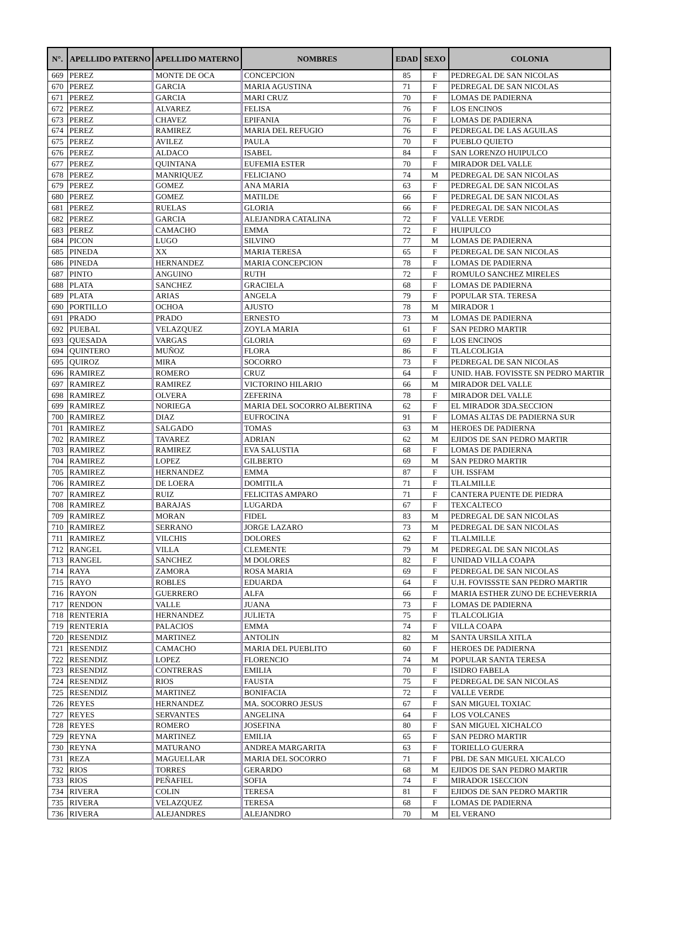| N°. | APELLIDO PATERNO | APELLIDO MATERNO | NOMBRES | EDAD | SEXO | COLONIA |
| --- | --- | --- | --- | --- | --- | --- |
| 669 | PEREZ | MONTE DE OCA | CONCEPCION | 85 | F | PEDREGAL DE SAN NICOLAS |
| 670 | PEREZ | GARCIA | MARIA AGUSTINA | 71 | F | PEDREGAL DE SAN NICOLAS |
| 671 | PEREZ | GARCIA | MARI CRUZ | 70 | F | LOMAS DE PADIERNA |
| 672 | PEREZ | ALVAREZ | FELISA | 76 | F | LOS ENCINOS |
| 673 | PEREZ | CHAVEZ | EPIFANIA | 76 | F | LOMAS DE PADIERNA |
| 674 | PEREZ | RAMIREZ | MARIA DEL REFUGIO | 76 | F | PEDREGAL DE LAS AGUILAS |
| 675 | PEREZ | AVILEZ | PAULA | 70 | F | PUEBLO QUIETO |
| 676 | PEREZ | ALDACO | ISABEL | 84 | F | SAN LORENZO HUIPULCO |
| 677 | PEREZ | QUINTANA | EUFEMIA ESTER | 70 | F | MIRADOR DEL VALLE |
| 678 | PEREZ | MANRIQUEZ | FELICIANO | 74 | M | PEDREGAL DE SAN NICOLAS |
| 679 | PEREZ | GOMEZ | ANA MARIA | 63 | F | PEDREGAL DE SAN NICOLAS |
| 680 | PEREZ | GOMEZ | MATILDE | 66 | F | PEDREGAL DE SAN NICOLAS |
| 681 | PEREZ | RUELAS | GLORIA | 66 | F | PEDREGAL DE SAN NICOLAS |
| 682 | PEREZ | GARCIA | ALEJANDRA CATALINA | 72 | F | VALLE VERDE |
| 683 | PEREZ | CAMACHO | EMMA | 72 | F | HUIPULCO |
| 684 | PICON | LUGO | SILVINO | 77 | M | LOMAS DE PADIERNA |
| 685 | PINEDA | XX | MARIA TERESA | 65 | F | PEDREGAL DE SAN NICOLAS |
| 686 | PINEDA | HERNANDEZ | MARIA CONCEPCION | 78 | F | LOMAS DE PADIERNA |
| 687 | PINTO | ANGUINO | RUTH | 72 | F | ROMULO SANCHEZ MIRELES |
| 688 | PLATA | SANCHEZ | GRACIELA | 68 | F | LOMAS DE PADIERNA |
| 689 | PLATA | ARIAS | ANGELA | 79 | F | POPULAR STA. TERESA |
| 690 | PORTILLO | OCHOA | AJUSTO | 78 | M | MIRADOR 1 |
| 691 | PRADO | PRADO | ERNESTO | 73 | M | LOMAS DE PADIERNA |
| 692 | PUEBAL | VELAZQUEZ | ZOYLA MARIA | 61 | F | SAN PEDRO MARTIR |
| 693 | QUESADA | VARGAS | GLORIA | 69 | F | LOS ENCINOS |
| 694 | QUINTERO | MUÑOZ | FLORA | 86 | F | TLALCOLIGIA |
| 695 | QUIROZ | MIRA | SOCORRO | 73 | F | PEDREGAL DE SAN NICOLAS |
| 696 | RAMIREZ | ROMERO | CRUZ | 64 | F | UNID. HAB. FOVISSTE SN PEDRO MARTIR |
| 697 | RAMIREZ | RAMIREZ | VICTORINO HILARIO | 66 | M | MIRADOR DEL VALLE |
| 698 | RAMIREZ | OLVERA | ZEFERINA | 78 | F | MIRADOR DEL VALLE |
| 699 | RAMIREZ | NORIEGA | MARIA DEL SOCORRO ALBERTINA | 62 | F | EL MIRADOR 3DA.SECCION |
| 700 | RAMIREZ | DIAZ | EUFROCINA | 91 | F | LOMAS ALTAS DE PADIERNA SUR |
| 701 | RAMIREZ | SALGADO | TOMAS | 63 | M | HEROES DE PADIERNA |
| 702 | RAMIREZ | TAVAREZ | ADRIAN | 62 | M | EJIDOS DE SAN PEDRO MARTIR |
| 703 | RAMIREZ | RAMIREZ | EVA SALUSTIA | 68 | F | LOMAS DE PADIERNA |
| 704 | RAMIREZ | LOPEZ | GILBERTO | 69 | M | SAN PEDRO MARTIR |
| 705 | RAMIREZ | HERNANDEZ | EMMA | 87 | F | UH. ISSFAM |
| 706 | RAMIREZ | DE LOERA | DOMITILA | 71 | F | TLALMILLE |
| 707 | RAMIREZ | RUIZ | FELICITAS AMPARO | 71 | F | CANTERA PUENTE DE PIEDRA |
| 708 | RAMIREZ | BARAJAS | LUGARDA | 67 | F | TEXCALTECO |
| 709 | RAMIREZ | MORAN | FIDEL | 83 | M | PEDREGAL DE SAN NICOLAS |
| 710 | RAMIREZ | SERRANO | JORGE LAZARO | 73 | M | PEDREGAL DE SAN NICOLAS |
| 711 | RAMIREZ | VILCHIS | DOLORES | 62 | F | TLALMILLE |
| 712 | RANGEL | VILLA | CLEMENTE | 79 | M | PEDREGAL DE SAN NICOLAS |
| 713 | RANGEL | SANCHEZ | M DOLORES | 82 | F | UNIDAD VILLA COAPA |
| 714 | RAYA | ZAMORA | ROSA MARIA | 69 | F | PEDREGAL DE SAN NICOLAS |
| 715 | RAYO | ROBLES | EDUARDA | 64 | F | U.H. FOVISSSTE SAN PEDRO MARTIR |
| 716 | RAYON | GUERRERO | ALFA | 66 | F | MARIA ESTHER ZUNO DE ECHEVERRIA |
| 717 | RENDON | VALLE | JUANA | 73 | F | LOMAS DE PADIERNA |
| 718 | RENTERIA | HERNANDEZ | JULIETA | 75 | F | TLALCOLIGIA |
| 719 | RENTERIA | PALACIOS | EMMA | 74 | F | VILLA COAPA |
| 720 | RESENDIZ | MARTINEZ | ANTOLIN | 82 | M | SANTA URSILA XITLA |
| 721 | RESENDIZ | CAMACHO | MARIA DEL PUEBLITO | 60 | F | HEROES DE PADIERNA |
| 722 | RESENDIZ | LOPEZ | FLORENCIO | 74 | M | POPULAR SANTA TERESA |
| 723 | RESENDIZ | CONTRERAS | EMILIA | 70 | F | ISIDRO FABELA |
| 724 | RESENDIZ | RIOS | FAUSTA | 75 | F | PEDREGAL DE SAN NICOLAS |
| 725 | RESENDIZ | MARTINEZ | BONIFACIA | 72 | F | VALLE VERDE |
| 726 | REYES | HERNANDEZ | MA. SOCORRO JESUS | 67 | F | SAN MIGUEL TOXIAC |
| 727 | REYES | SERVANTES | ANGELINA | 64 | F | LOS VOLCANES |
| 728 | REYES | ROMERO | JOSEFINA | 80 | F | SAN MIGUEL XICHALCO |
| 729 | REYNA | MARTINEZ | EMILIA | 65 | F | SAN PEDRO MARTIR |
| 730 | REYNA | MATURANO | ANDREA MARGARITA | 63 | F | TORIELLO GUERRA |
| 731 | REZA | MAGUELLAR | MARIA DEL SOCORRO | 71 | F | PBL DE SAN MIGUEL XICALCO |
| 732 | RIOS | TORRES | GERARDO | 68 | M | EJIDOS DE SAN PEDRO MARTIR |
| 733 | RIOS | PEÑAFIEL | SOFIA | 74 | F | MIRADOR 1SECCION |
| 734 | RIVERA | COLIN | TERESA | 81 | F | EJIDOS DE SAN PEDRO MARTIR |
| 735 | RIVERA | VELAZQUEZ | TERESA | 68 | F | LOMAS DE PADIERNA |
| 736 | RIVERA | ALEJANDRES | ALEJANDRO | 70 | M | EL VERANO |